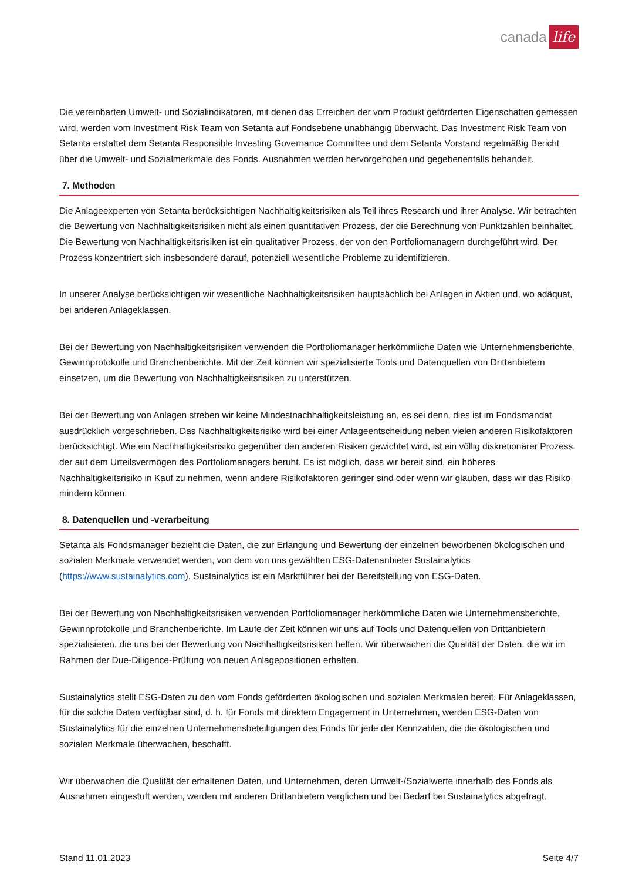canada life
Die vereinbarten Umwelt- und Sozialindikatoren, mit denen das Erreichen der vom Produkt geförderten Eigenschaften gemessen wird, werden vom Investment Risk Team von Setanta auf Fondsebene unabhängig überwacht. Das Investment Risk Team von Setanta erstattet dem Setanta Responsible Investing Governance Committee und dem Setanta Vorstand regelmäßig Bericht über die Umwelt- und Sozialmerkmale des Fonds. Ausnahmen werden hervorgehoben und gegebenenfalls behandelt.
7. Methoden
Die Anlageexperten von Setanta berücksichtigen Nachhaltigkeitsrisiken als Teil ihres Research und ihrer Analyse. Wir betrachten die Bewertung von Nachhaltigkeitsrisiken nicht als einen quantitativen Prozess, der die Berechnung von Punktzahlen beinhaltet. Die Bewertung von Nachhaltigkeitsrisiken ist ein qualitativer Prozess, der von den Portfoliomanagern durchgeführt wird. Der Prozess konzentriert sich insbesondere darauf, potenziell wesentliche Probleme zu identifizieren.
In unserer Analyse berücksichtigen wir wesentliche Nachhaltigkeitsrisiken hauptsächlich bei Anlagen in Aktien und, wo adäquat, bei anderen Anlageklassen.
Bei der Bewertung von Nachhaltigkeitsrisiken verwenden die Portfoliomanager herkömmliche Daten wie Unternehmensberichte, Gewinnprotokolle und Branchenberichte. Mit der Zeit können wir spezialisierte Tools und Datenquellen von Drittanbietern einsetzen, um die Bewertung von Nachhaltigkeitsrisiken zu unterstützen.
Bei der Bewertung von Anlagen streben wir keine Mindestnachhaltigkeitsleistung an, es sei denn, dies ist im Fondsmandat ausdrücklich vorgeschrieben. Das Nachhaltigkeitsrisiko wird bei einer Anlageentscheidung neben vielen anderen Risikofaktoren berücksichtigt. Wie ein Nachhaltigkeitsrisiko gegenüber den anderen Risiken gewichtet wird, ist ein völlig diskretionärer Prozess, der auf dem Urteilsvermögen des Portfoliomanagers beruht. Es ist möglich, dass wir bereit sind, ein höheres Nachhaltigkeitsrisiko in Kauf zu nehmen, wenn andere Risikofaktoren geringer sind oder wenn wir glauben, dass wir das Risiko mindern können.
8. Datenquellen und -verarbeitung
Setanta als Fondsmanager bezieht die Daten, die zur Erlangung und Bewertung der einzelnen beworbenen ökologischen und sozialen Merkmale verwendet werden, von dem von uns gewählten ESG-Datenanbieter Sustainalytics (https://www.sustainalytics.com). Sustainalytics ist ein Marktführer bei der Bereitstellung von ESG-Daten.
Bei der Bewertung von Nachhaltigkeitsrisiken verwenden Portfoliomanager herkömmliche Daten wie Unternehmensberichte, Gewinnprotokolle und Branchenberichte. Im Laufe der Zeit können wir uns auf Tools und Datenquellen von Drittanbietern spezialisieren, die uns bei der Bewertung von Nachhaltigkeitsrisiken helfen. Wir überwachen die Qualität der Daten, die wir im Rahmen der Due-Diligence-Prüfung von neuen Anlagepositionen erhalten.
Sustainalytics stellt ESG-Daten zu den vom Fonds geförderten ökologischen und sozialen Merkmalen bereit. Für Anlageklassen, für die solche Daten verfügbar sind, d. h. für Fonds mit direktem Engagement in Unternehmen, werden ESG-Daten von Sustainalytics für die einzelnen Unternehmensbeteiligungen des Fonds für jede der Kennzahlen, die die ökologischen und sozialen Merkmale überwachen, beschafft.
Wir überwachen die Qualität der erhaltenen Daten, und Unternehmen, deren Umwelt-/Sozialwerte innerhalb des Fonds als Ausnahmen eingestuft werden, werden mit anderen Drittanbietern verglichen und bei Bedarf bei Sustainalytics abgefragt.
Stand 11.01.2023 Seite 4/7